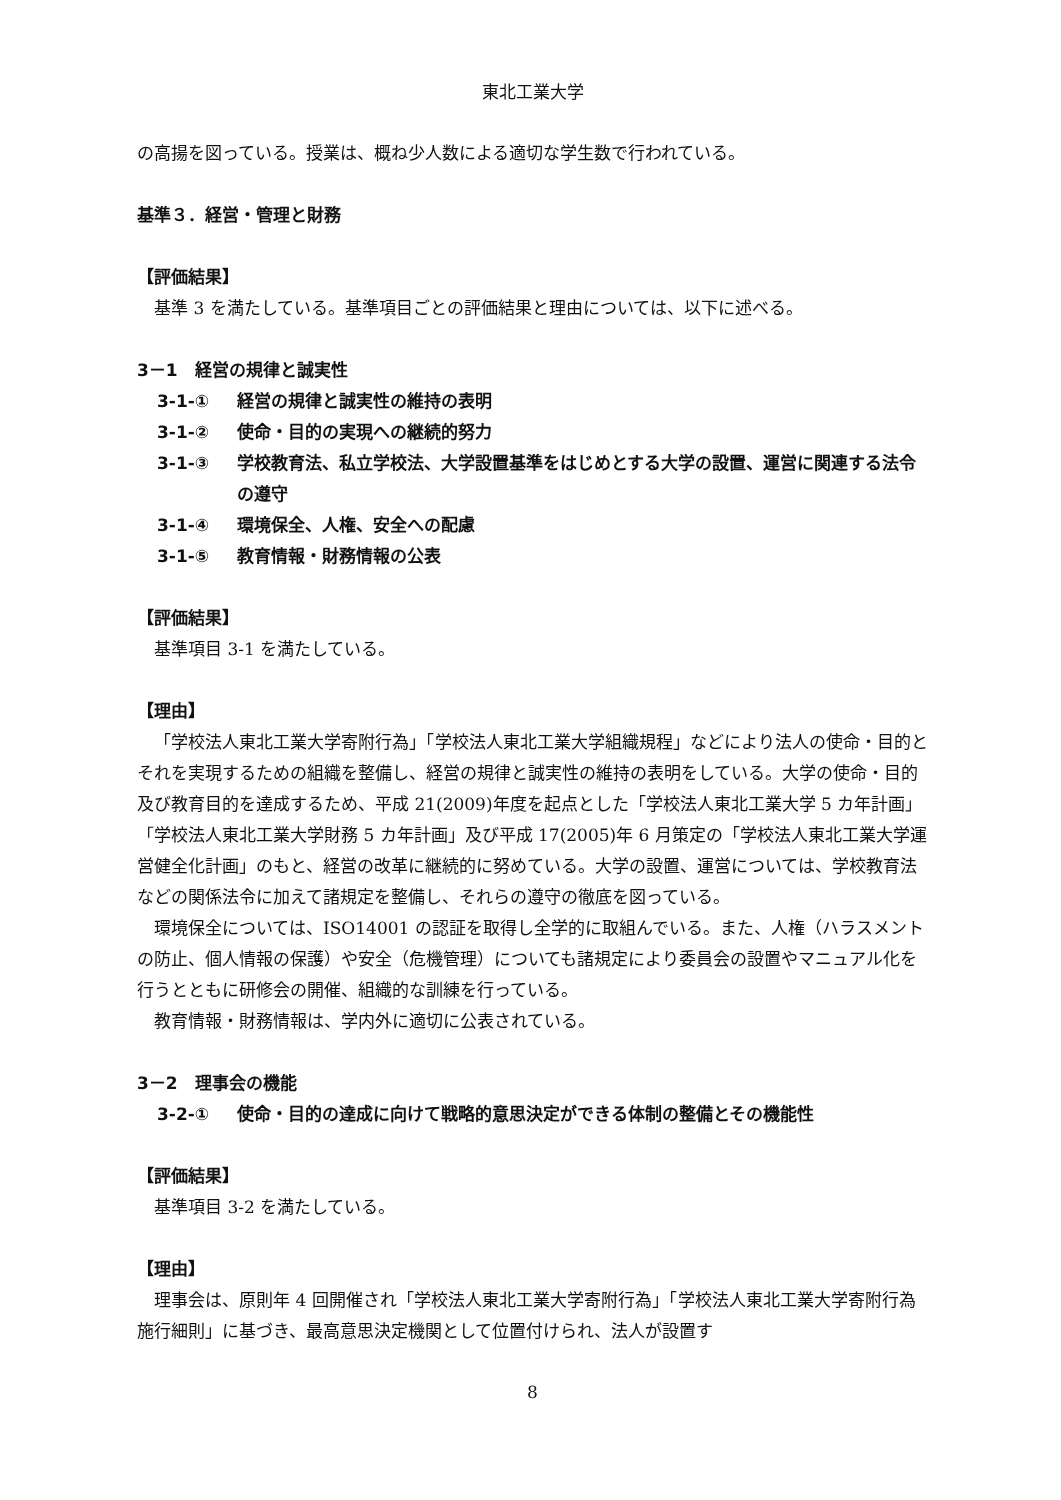東北工業大学
の高揚を図っている。授業は、概ね少人数による適切な学生数で行われている。
基準３．経営・管理と財務
【評価結果】
基準 3 を満たしている。基準項目ごとの評価結果と理由については、以下に述べる。
3－1　経営の規律と誠実性
3-1-① 経営の規律と誠実性の維持の表明
3-1-② 使命・目的の実現への継続的努力
3-1-③ 学校教育法、私立学校法、大学設置基準をはじめとする大学の設置、運営に関連する法令の遵守
3-1-④ 環境保全、人権、安全への配慮
3-1-⑤ 教育情報・財務情報の公表
【評価結果】
基準項目 3-1 を満たしている。
【理由】
「学校法人東北工業大学寄附行為」「学校法人東北工業大学組織規程」などにより法人の使命・目的とそれを実現するための組織を整備し、経営の規律と誠実性の維持の表明をしている。大学の使命・目的及び教育目的を達成するため、平成 21(2009)年度を起点とした「学校法人東北工業大学 5 カ年計画」「学校法人東北工業大学財務 5 カ年計画」及び平成 17(2005)年 6 月策定の「学校法人東北工業大学運営健全化計画」のもと、経営の改革に継続的に努めている。大学の設置、運営については、学校教育法などの関係法令に加えて諸規定を整備し、それらの遵守の徹底を図っている。
環境保全については、ISO14001 の認証を取得し全学的に取組んでいる。また、人権（ハラスメントの防止、個人情報の保護）や安全（危機管理）についても諸規定により委員会の設置やマニュアル化を行うとともに研修会の開催、組織的な訓練を行っている。
教育情報・財務情報は、学内外に適切に公表されている。
3－2　理事会の機能
3-2-① 使命・目的の達成に向けて戦略的意思決定ができる体制の整備とその機能性
【評価結果】
基準項目 3-2 を満たしている。
【理由】
理事会は、原則年 4 回開催され「学校法人東北工業大学寄附行為」「学校法人東北工業大学寄附行為施行細則」に基づき、最高意思決定機関として位置付けられ、法人が設置す
8